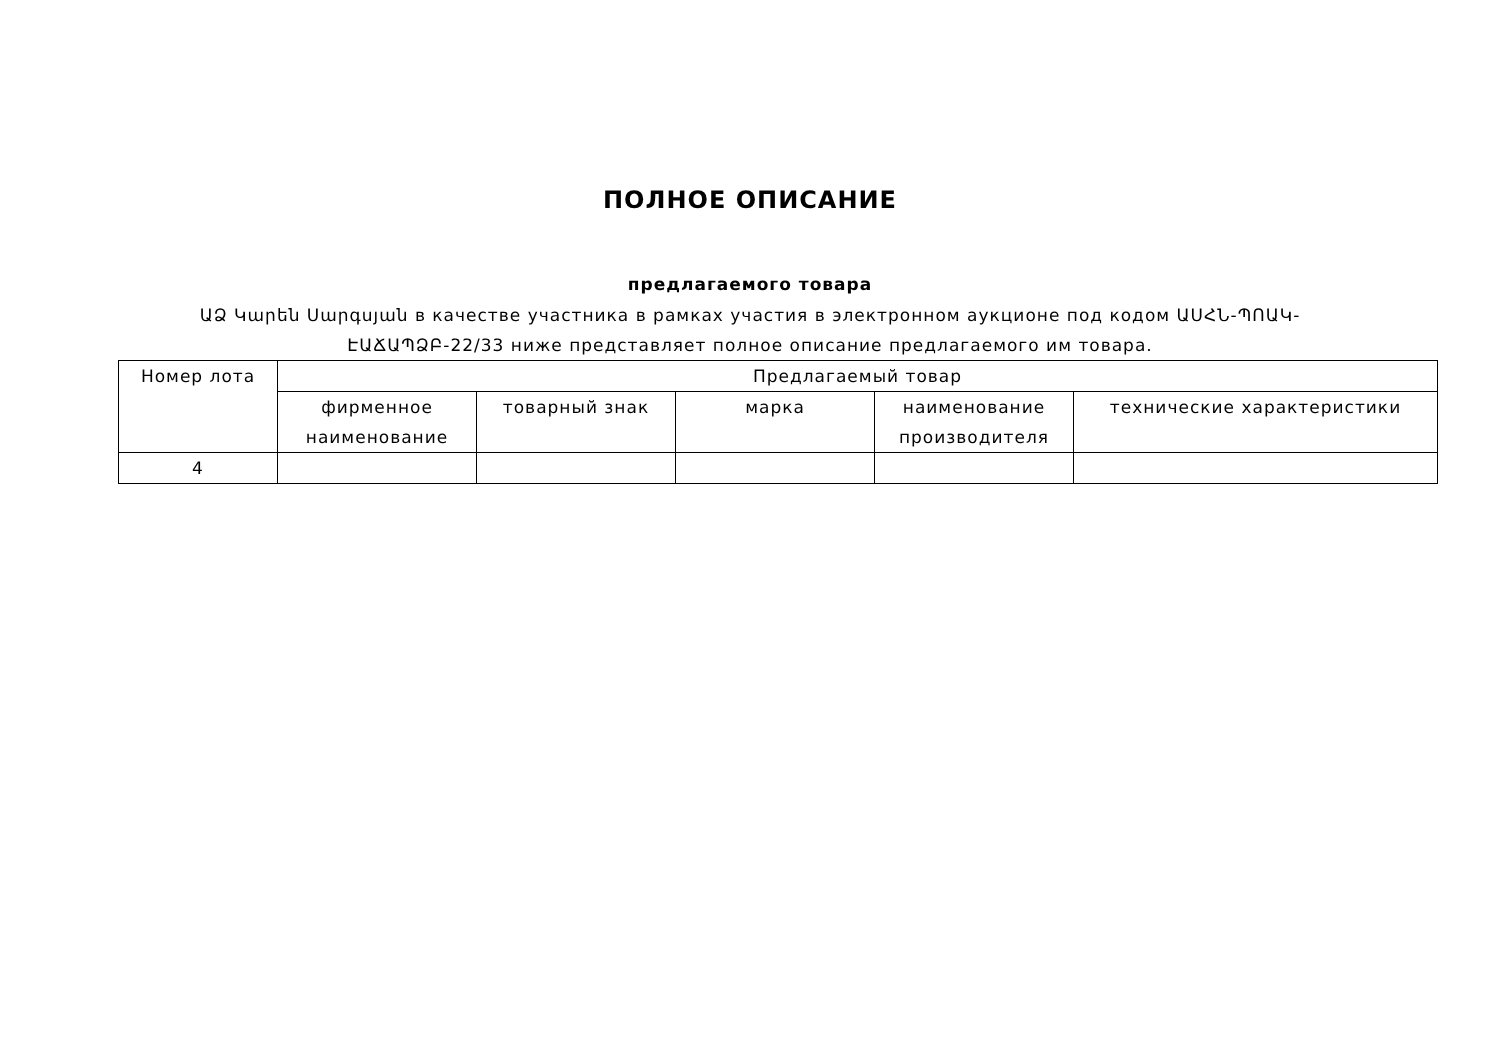ПОЛНОЕ ОПИСАНИЕ
предлагаемого товара
ԱՁ Կարեն Սարգսյան в качестве участника в рамках участия в электронном аукционе под кодом ԱՍՀՆ-ՊՈԱԿ-ԷԱՃԱՊՁԲ-22/33 ниже представляет полное описание предлагаемого им товара.
| Номер лота | Предлагаемый товар | | | | |
| --- | --- | --- | --- | --- | --- |
| | фирменное наименование | товарный знак | марка | наименование производителя | технические характеристики |
| 4 | | | | | |